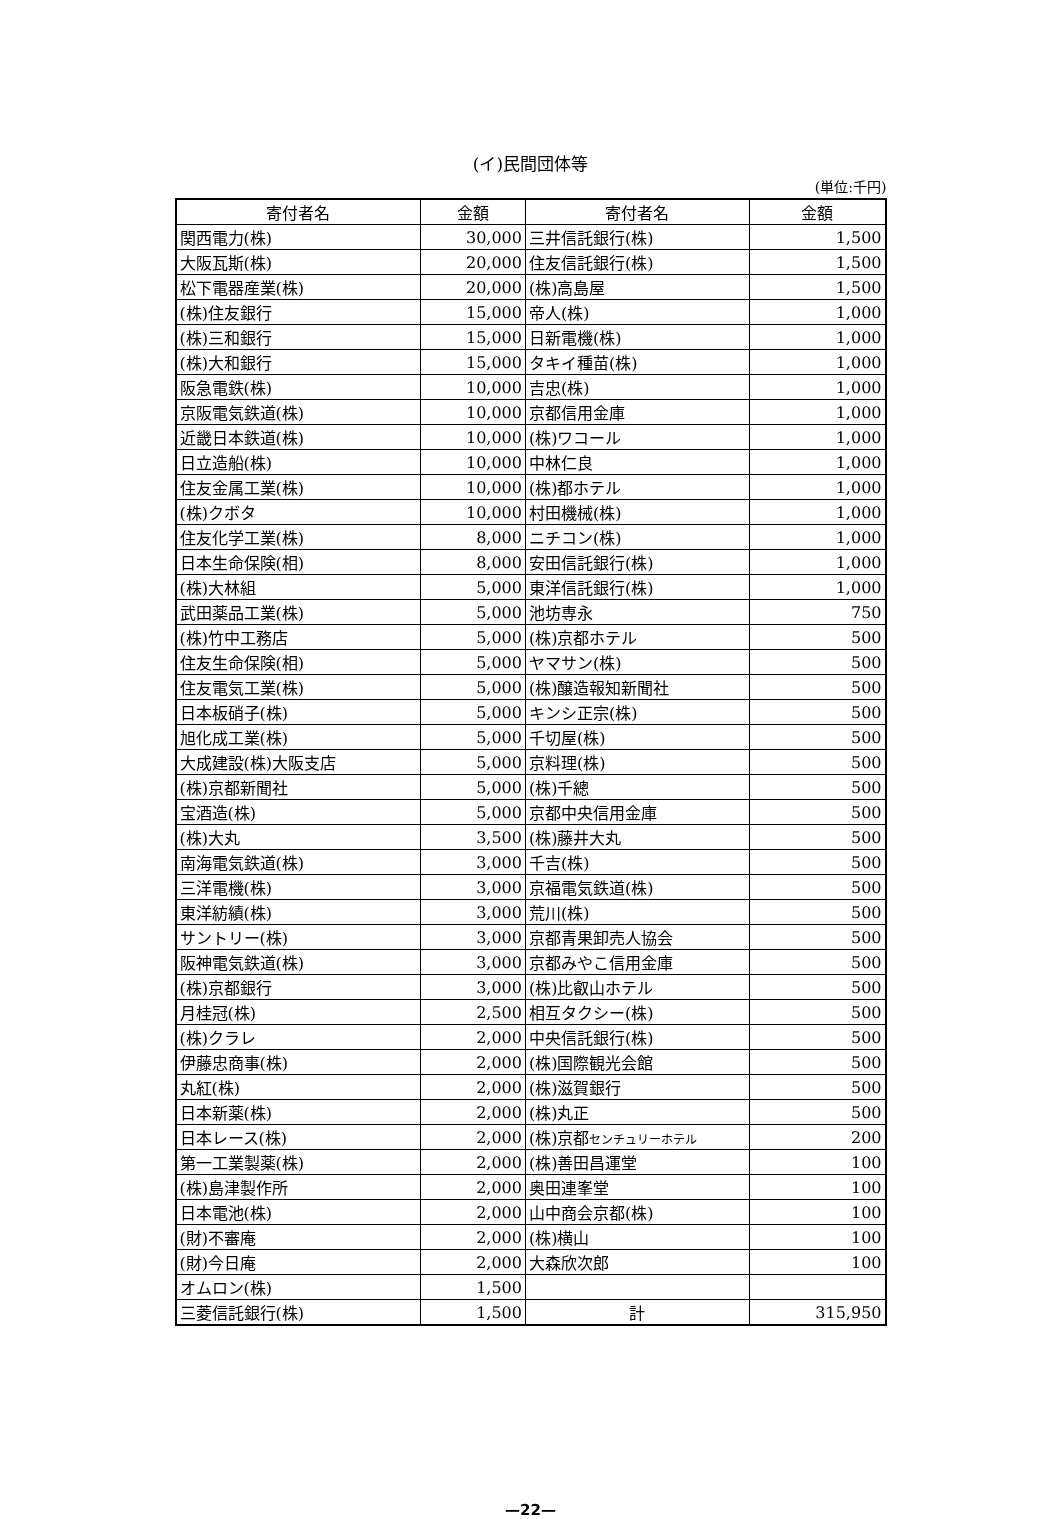(イ)民間団体等
(単位:千円)
| 寄付者名 | 金額 | 寄付者名 | 金額 |
| --- | --- | --- | --- |
| 関西電力(株) | 30,000 | 三井信託銀行(株) | 1,500 |
| 大阪瓦斯(株) | 20,000 | 住友信託銀行(株) | 1,500 |
| 松下電器産業(株) | 20,000 | (株)高島屋 | 1,500 |
| (株)住友銀行 | 15,000 | 帝人(株) | 1,000 |
| (株)三和銀行 | 15,000 | 日新電機(株) | 1,000 |
| (株)大和銀行 | 15,000 | タキイ種苗(株) | 1,000 |
| 阪急電鉄(株) | 10,000 | 吉忠(株) | 1,000 |
| 京阪電気鉄道(株) | 10,000 | 京都信用金庫 | 1,000 |
| 近畿日本鉄道(株) | 10,000 | (株)ワコール | 1,000 |
| 日立造船(株) | 10,000 | 中林仁良 | 1,000 |
| 住友金属工業(株) | 10,000 | (株)都ホテル | 1,000 |
| (株)クボタ | 10,000 | 村田機械(株) | 1,000 |
| 住友化学工業(株) | 8,000 | ニチコン(株) | 1,000 |
| 日本生命保険(相) | 8,000 | 安田信託銀行(株) | 1,000 |
| (株)大林組 | 5,000 | 東洋信託銀行(株) | 1,000 |
| 武田薬品工業(株) | 5,000 | 池坊専永 | 750 |
| (株)竹中工務店 | 5,000 | (株)京都ホテル | 500 |
| 住友生命保険(相) | 5,000 | ヤマサン(株) | 500 |
| 住友電気工業(株) | 5,000 | (株)醸造報知新聞社 | 500 |
| 日本板硝子(株) | 5,000 | キンシ正宗(株) | 500 |
| 旭化成工業(株) | 5,000 | 千切屋(株) | 500 |
| 大成建設(株)大阪支店 | 5,000 | 京料理(株) | 500 |
| (株)京都新聞社 | 5,000 | (株)千總 | 500 |
| 宝酒造(株) | 5,000 | 京都中央信用金庫 | 500 |
| (株)大丸 | 3,500 | (株)藤井大丸 | 500 |
| 南海電気鉄道(株) | 3,000 | 千吉(株) | 500 |
| 三洋電機(株) | 3,000 | 京福電気鉄道(株) | 500 |
| 東洋紡績(株) | 3,000 | 荒川(株) | 500 |
| サントリー(株) | 3,000 | 京都青果卸売人協会 | 500 |
| 阪神電気鉄道(株) | 3,000 | 京都みやこ信用金庫 | 500 |
| (株)京都銀行 | 3,000 | (株)比叡山ホテル | 500 |
| 月桂冠(株) | 2,500 | 相互タクシー(株) | 500 |
| (株)クラレ | 2,000 | 中央信託銀行(株) | 500 |
| 伊藤忠商事(株) | 2,000 | (株)国際観光会館 | 500 |
| 丸紅(株) | 2,000 | (株)滋賀銀行 | 500 |
| 日本新薬(株) | 2,000 | (株)丸正 | 500 |
| 日本レース(株) | 2,000 | (株)京都 センチュリーホテル | 200 |
| 第一工業製薬(株) | 2,000 | (株)善田昌運堂 | 100 |
| (株)島津製作所 | 2,000 | 奥田連峯堂 | 100 |
| 日本電池(株) | 2,000 | 山中商会京都(株) | 100 |
| (財)不審庵 | 2,000 | (株)横山 | 100 |
| (財)今日庵 | 2,000 | 大森欣次郎 | 100 |
| オムロン(株) | 1,500 | | |
| 三菱信託銀行(株) | 1,500 | 計 | 315,950 |
—22—